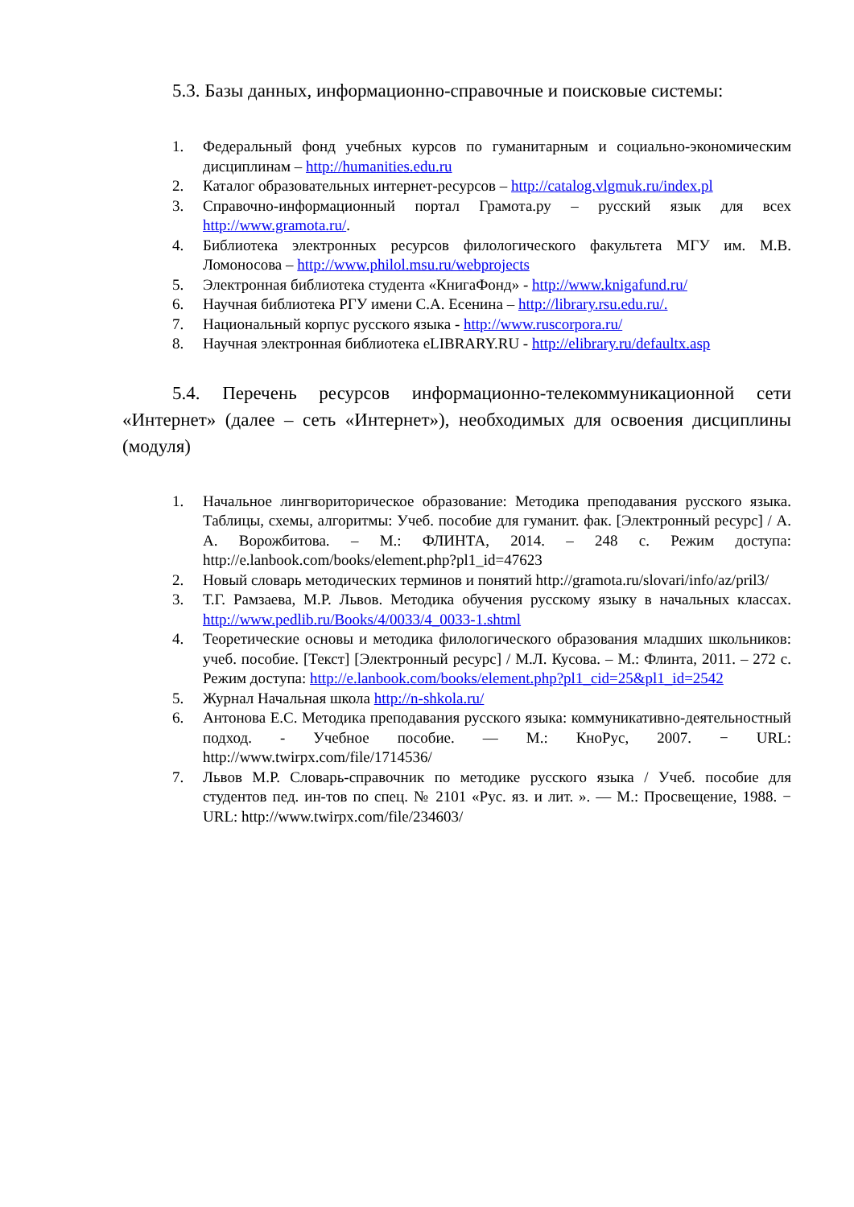5.3. Базы данных, информационно-справочные и поисковые системы:
1. Федеральный фонд учебных курсов по гуманитарным и социально-экономическим дисциплинам – http://humanities.edu.ru
2. Каталог образовательных интернет-ресурсов – http://catalog.vlgmuk.ru/index.pl
3. Справочно-информационный портал Грамота.ру – русский язык для всех http://www.gramota.ru/.
4. Библиотека электронных ресурсов филологического факультета МГУ им. М.В. Ломоносова – http://www.philol.msu.ru/webprojects
5. Электронная библиотека студента «КнигаФонд» - http://www.knigafund.ru/
6. Научная библиотека РГУ имени С.А. Есенина – http://library.rsu.edu.ru/.
7. Национальный корпус русского языка - http://www.ruscorpora.ru/
8. Научная электронная библиотека eLIBRARY.RU - http://elibrary.ru/defaultx.asp
5.4. Перечень ресурсов информационно-телекоммуникационной сети «Интернет» (далее – сеть «Интернет»), необходимых для освоения дисциплины (модуля)
1. Начальное лингвориторическое образование: Методика преподавания русского языка. Таблицы, схемы, алгоритмы: Учеб. пособие для гуманит. фак. [Электронный ресурс] / А. А. Ворожбитова. – М.: ФЛИНТА, 2014. – 248 с. Режим доступа: http://e.lanbook.com/books/element.php?pl1_id=47623
2. Новый словарь методических терминов и понятий http://gramota.ru/slovari/info/az/pril3/
3. Т.Г. Рамзаева, М.Р. Львов. Методика обучения русскому языку в начальных классах. http://www.pedlib.ru/Books/4/0033/4_0033-1.shtml
4. Теоретические основы и методика филологического образования младших школьников: учеб. пособие. [Текст] [Электронный ресурс] / М.Л. Кусова. – М.: Флинта, 2011. – 272 с. Режим доступа: http://e.lanbook.com/books/element.php?pl1_cid=25&pl1_id=2542
5. Журнал Начальная школа http://n-shkola.ru/
6. Антонова Е.С. Методика преподавания русского языка: коммуникативно-деятельностный подход. - Учебное пособие. — М.: КноРус, 2007. − URL: http://www.twirpx.com/file/1714536/
7. Львов М.Р. Словарь-справочник по методике русского языка / Учеб. пособие для студентов пед. ин-тов по спец. № 2101 «Рус. яз. и лит. ». — М.: Просвещение, 1988. − URL: http://www.twirpx.com/file/234603/